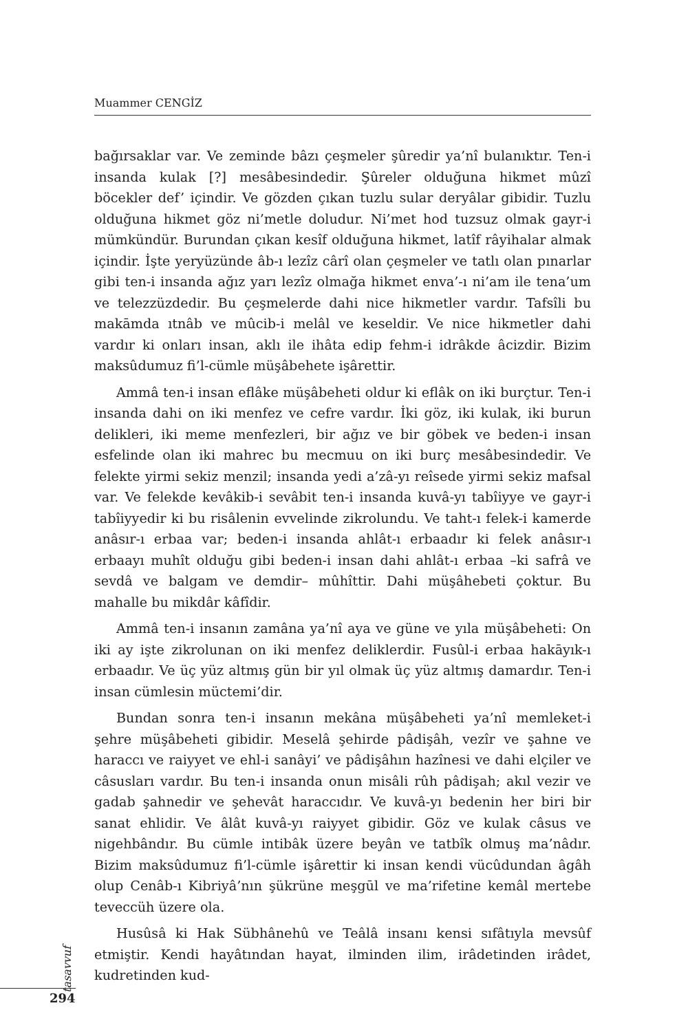Muammer CENGİZ
bağırsaklar var. Ve zeminde bâzı çeşmeler şûredir ya’nî bulanıktır. Ten-i insanda kulak [?] mesâbesindedir. Şûreler olduğuna hikmet mûzî böcekler def’ içindir. Ve gözden çıkan tuzlu sular deryâlar gibidir. Tuzlu olduğuna hikmet göz ni’metle doludur. Ni’met hod tuzsuz olmak gayr-i mümkündür. Burundan çıkan kesîf olduğuna hikmet, latîf râyihalar almak içindir. İşte yeryüzünde âb-ı lezîz cârî olan çeşmeler ve tatlı olan pınarlar gibi ten-i insanda ağız yarı lezîz olmağa hikmet enva’-ı ni’am ile tena’um ve telezzüzdedir. Bu çeşmelerde dahi nice hikmetler vardır. Tafsîli bu makāmda ıtnâb ve mûcib-i melâl ve keseldir. Ve nice hikmetler dahi vardır ki onları insan, aklı ile ihâta edip fehm-i idrâkde âcizdir. Bizim maksûdumuz fi’l-cümle müşâbehete işârettir.
Ammâ ten-i insan eflâke müşâbeheti oldur ki eflâk on iki burçtur. Ten-i insanda dahi on iki menfez ve cefre vardır. İki göz, iki kulak, iki burun delikleri, iki meme menfezleri, bir ağız ve bir göbek ve beden-i insan esfelinde olan iki mahrec bu mecmuu on iki burç mesâbesindedir. Ve felekte yirmi sekiz menzil; insanda yedi a’zâ-yı reîsede yirmi sekiz mafsal var. Ve felekde kevâkib-i sevâbit ten-i insanda kuvâ-yı tabîiyye ve gayr-i tabîiyyedir ki bu risâlenin evvelinde zikrolundu. Ve taht-ı felek-i kamerde anâsır-ı erbaa var; beden-i insanda ahlât-ı erbaadır ki felek anâsır-ı erbaayı muhît olduğu gibi beden-i insan dahi ahlât-ı erbaa –ki safrâ ve sevdâ ve balgam ve demdir– mûhîttir. Dahi müşâhebeti çoktur. Bu mahalle bu mikdâr kâfîdir.
Ammâ ten-i insanın zamâna ya’nî aya ve güne ve yıla müşâbeheti: On iki ay işte zikrolunan on iki menfez deliklerdir. Fusûl-i erbaa hakāyık-ı erbaadır. Ve üç yüz altmış gün bir yıl olmak üç yüz altmış damardır. Ten-i insan cümlesin müctemi’dir.
Bundan sonra ten-i insanın mekâna müşâbeheti ya’nî memleket-i şehre müşâbeheti gibidir. Meselâ şehirde pâdişâh, vezîr ve şahne ve haraccı ve raiyyet ve ehl-i sanâyi’ ve pâdişâhın hazînesi ve dahi elçiler ve câsusları vardır. Bu ten-i insanda onun misâli rûh pâdişah; akıl vezir ve gadab şahnedir ve şehevât haraccıdır. Ve kuvâ-yı bedenin her biri bir sanat ehlidir. Ve âlât kuvâ-yı raiyyet gibidir. Göz ve kulak câsus ve nigehbândır. Bu cümle intibâk üzere beyân ve tatbîk olmuş ma’nâdır. Bizim maksûdumuz fi’l-cümle işârettir ki insan kendi vücûdundan âgâh olup Cenâb-ı Kibriyâ’nın şükrüne meşgūl ve ma’rifetine kemâl mertebe teveccüh üzere ola.
Husûsâ ki Hak Sübhânehû ve Teâlâ insanı kensi sıfâtıyla mevsûf etmiştir. Kendi hayâtından hayat, ilminden ilim, irâdetinden irâdet, kudretinden kud-
tasavvuf
294